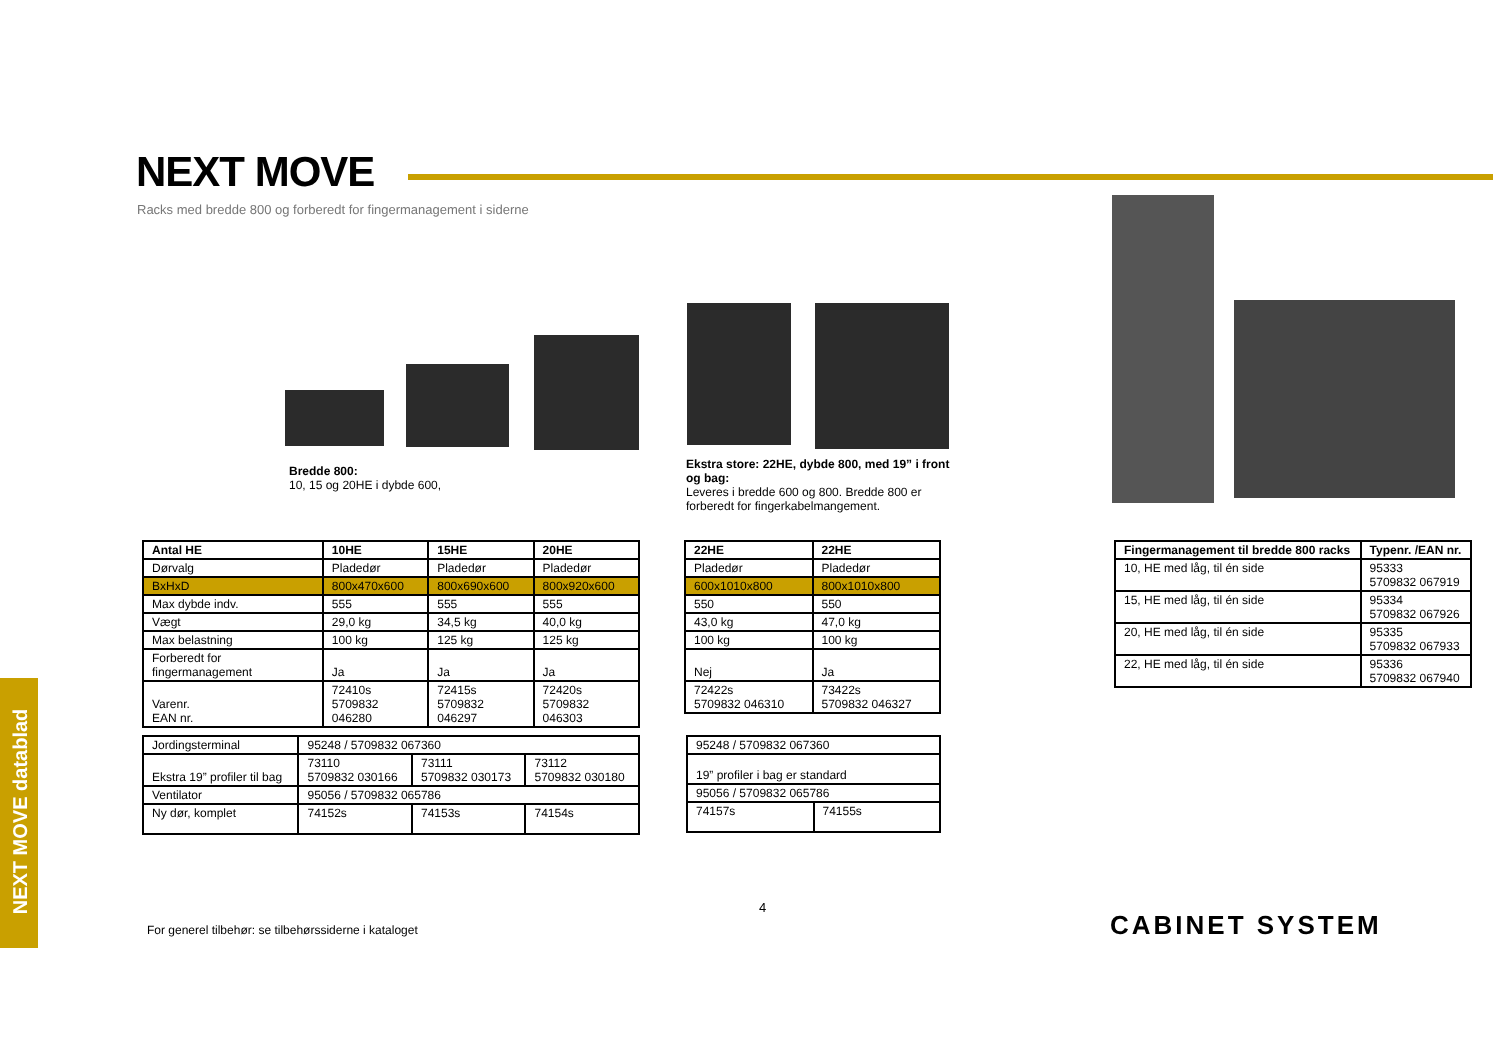NEXT MOVE
Racks med bredde 800 og forberedt for fingermanagement i siderne
Bredde 800:
10, 15 og 20HE i dybde 600,
Ekstra store: 22HE, dybde 800, med 19” i front og bag:
Leveres i bredde 600 og 800. Bredde 800 er forberedt for fingerkabelmangement.
| Antal HE | 10HE | 15HE | 20HE |
| --- | --- | --- | --- |
| Dørvalg | Pladedør | Pladedør | Pladedør |
| BxHxD | 800x470x600 | 800x690x600 | 800x920x600 |
| Max dybde indv. | 555 | 555 | 555 |
| Vægt | 29,0 kg | 34,5 kg | 40,0 kg |
| Max belastning | 100 kg | 125 kg | 125 kg |
| Forberedt for fingermanagement | Ja | Ja | Ja |
| Varenr. EAN nr. | 72410s 5709832 046280 | 72415s 5709832 046297 | 72420s 5709832 046303 |
| 22HE | 22HE |
| --- | --- |
| Pladedør | Pladedør |
| 600x1010x800 | 800x1010x800 |
| 550 | 550 |
| 43,0 kg | 47,0 kg |
| 100 kg | 100 kg |
| Nej | Ja |
| 72422s 5709832 046310 | 73422s 5709832 046327 |
| Jordingsterminal | 95248 / 5709832 067360 | | |
| Ekstra 19” profiler til bag | 73110 5709832 030166 | 73111 5709832 030173 | 73112 5709832 030180 |
| Ventilator | 95056 / 5709832 065786 | | |
| Ny dør, komplet | 74152s | 74153s | 74154s |
| 95248 / 5709832 067360 | |
| 19” profiler i bag er standard | |
| 95056 / 5709832 065786 | |
| 74157s | 74155s |
| Fingermanagement til bredde 800 racks | Typenr. /EAN nr. |
| --- | --- |
| 10, HE med låg, til én side | 95333 5709832 067919 |
| 15, HE med låg, til én side | 95334 5709832 067926 |
| 20, HE med låg, til én side | 95335 5709832 067933 |
| 22, HE med låg, til én side | 95336 5709832 067940 |
NEXT MOVE datablad
4
For generel tilbehør: se tilbehørssiderne i kataloget
CABINET SYSTEM